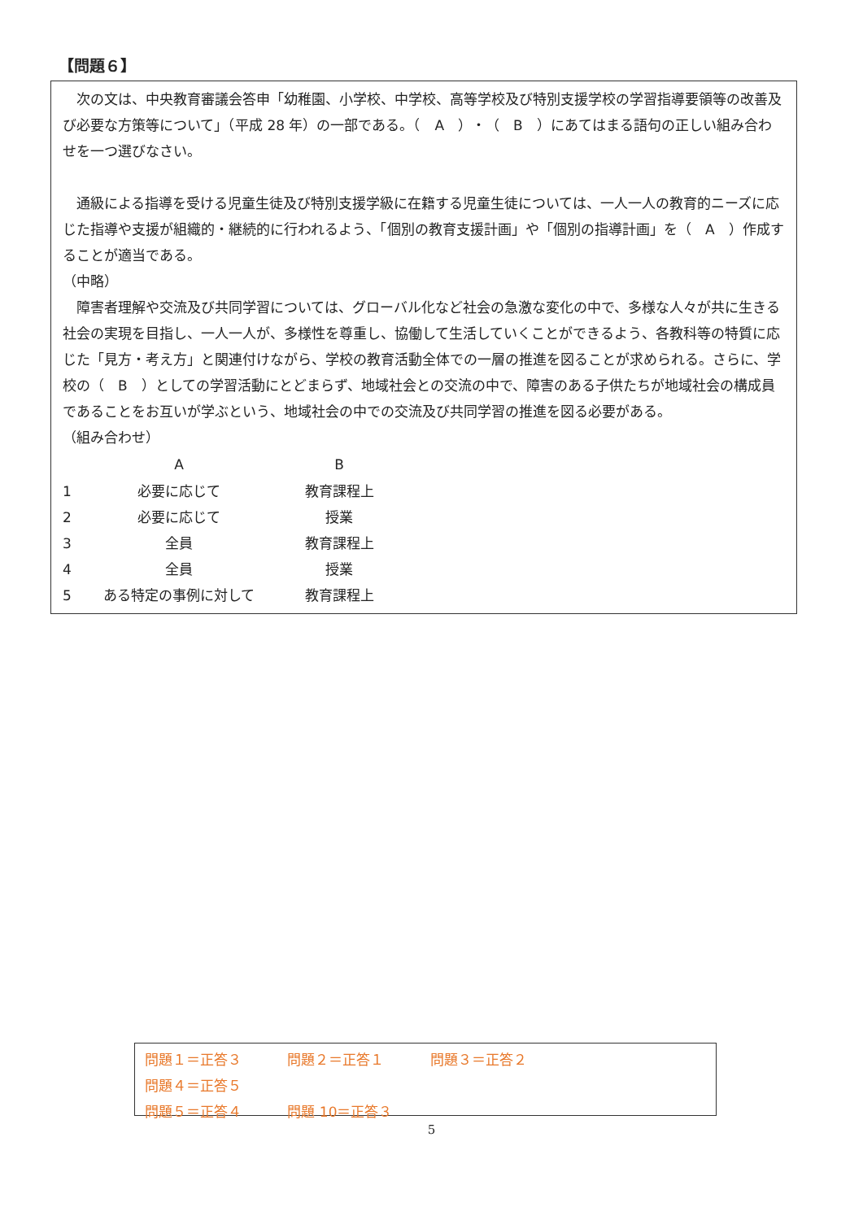【問題６】
　次の文は、中央教育審議会答申「幼稚園、小学校、中学校、高等学校及び特別支援学校の学習指導要領等の改善及び必要な方策等について」（平成 28 年）の一部である。（　A　）・（　B　）にあてはまる語句の正しい組み合わせを一つ選びなさい。
　通級による指導を受ける児童生徒及び特別支援学級に在籍する児童生徒については、一人一人の教育的ニーズに応じた指導や支援が組織的・継続的に行われるよう、「個別の教育支援計画」や「個別の指導計画」を（　A　）作成することが適当である。
（中略）
　障害者理解や交流及び共同学習については、グローバル化など社会の急激な変化の中で、多様な人々が共に生きる社会の実現を目指し、一人一人が、多様性を尊重し、協働して生活していくことができるよう、各教科等の特質に応じた「見方・考え方」と関連付けながら、学校の教育活動全体での一層の推進を図ることが求められる。さらに、学校の（　B　）としての学習活動にとどまらず、地域社会との交流の中で、障害のある子供たちが地域社会の構成員であることをお互いが学ぶという、地域社会の中での交流及び共同学習の推進を図る必要がある。
（組み合わせ）
| | A | B |
| --- | --- | --- |
| 1 | 必要に応じて | 教育課程上 |
| 2 | 必要に応じて | 授業 |
| 3 | 全員 | 教育課程上 |
| 4 | 全員 | 授業 |
| 5 | ある特定の事例に対して | 教育課程上 |
問題１＝正答３ 問題２＝正答１ 問題３＝正答２ 問題４＝正答５
問題５＝正答４ 問題 10＝正答３
5